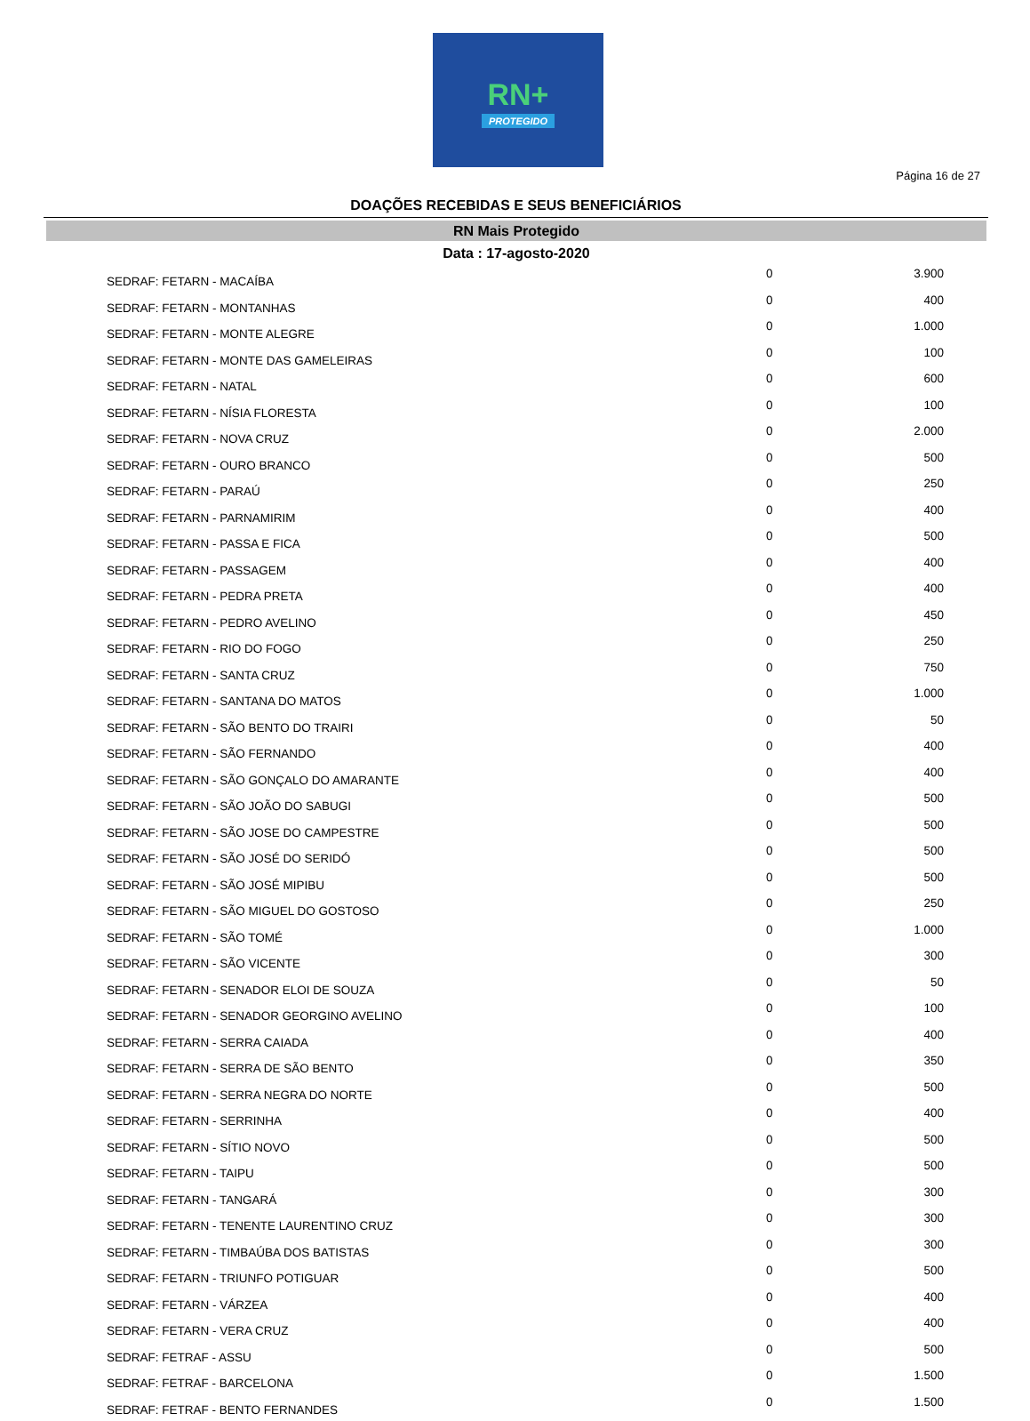RN+
PROTEGIDO
Página 16 de 27
DOAÇÕES RECEBIDAS E SEUS BENEFICIÁRIOS
RN Mais Protegido
Data : 17-agosto-2020
| SEDRAF: FETARN - MACAÍBA | 0 | 3.900 |
| SEDRAF: FETARN - MONTANHAS | 0 | 400 |
| SEDRAF: FETARN - MONTE ALEGRE | 0 | 1.000 |
| SEDRAF: FETARN - MONTE DAS GAMELEIRAS | 0 | 100 |
| SEDRAF: FETARN - NATAL | 0 | 600 |
| SEDRAF: FETARN - NÍSIA FLORESTA | 0 | 100 |
| SEDRAF: FETARN - NOVA CRUZ | 0 | 2.000 |
| SEDRAF: FETARN - OURO BRANCO | 0 | 500 |
| SEDRAF: FETARN - PARAÚ | 0 | 250 |
| SEDRAF: FETARN - PARNAMIRIM | 0 | 400 |
| SEDRAF: FETARN - PASSA E FICA | 0 | 500 |
| SEDRAF: FETARN - PASSAGEM | 0 | 400 |
| SEDRAF: FETARN - PEDRA PRETA | 0 | 400 |
| SEDRAF: FETARN - PEDRO AVELINO | 0 | 450 |
| SEDRAF: FETARN - RIO DO FOGO | 0 | 250 |
| SEDRAF: FETARN - SANTA CRUZ | 0 | 750 |
| SEDRAF: FETARN - SANTANA DO MATOS | 0 | 1.000 |
| SEDRAF: FETARN - SÃO BENTO DO TRAIRI | 0 | 50 |
| SEDRAF: FETARN - SÃO FERNANDO | 0 | 400 |
| SEDRAF: FETARN - SÃO GONÇALO DO AMARANTE | 0 | 400 |
| SEDRAF: FETARN - SÃO JOÃO DO SABUGI | 0 | 500 |
| SEDRAF: FETARN - SÃO JOSE DO CAMPESTRE | 0 | 500 |
| SEDRAF: FETARN - SÃO JOSÉ DO SERIDÓ | 0 | 500 |
| SEDRAF: FETARN - SÃO JOSÉ MIPIBU | 0 | 500 |
| SEDRAF: FETARN - SÃO MIGUEL DO GOSTOSO | 0 | 250 |
| SEDRAF: FETARN - SÃO TOMÉ | 0 | 1.000 |
| SEDRAF: FETARN - SÃO VICENTE | 0 | 300 |
| SEDRAF: FETARN - SENADOR ELOI DE SOUZA | 0 | 50 |
| SEDRAF: FETARN - SENADOR GEORGINO AVELINO | 0 | 100 |
| SEDRAF: FETARN - SERRA CAIADA | 0 | 400 |
| SEDRAF: FETARN - SERRA DE SÃO BENTO | 0 | 350 |
| SEDRAF: FETARN - SERRA NEGRA DO NORTE | 0 | 500 |
| SEDRAF: FETARN - SERRINHA | 0 | 400 |
| SEDRAF: FETARN - SÍTIO NOVO | 0 | 500 |
| SEDRAF: FETARN - TAIPU | 0 | 500 |
| SEDRAF: FETARN - TANGARÁ | 0 | 300 |
| SEDRAF: FETARN - TENENTE LAURENTINO CRUZ | 0 | 300 |
| SEDRAF: FETARN - TIMBAÚBA DOS BATISTAS | 0 | 300 |
| SEDRAF: FETARN - TRIUNFO POTIGUAR | 0 | 500 |
| SEDRAF: FETARN - VÁRZEA | 0 | 400 |
| SEDRAF: FETARN - VERA CRUZ | 0 | 400 |
| SEDRAF: FETRAF - ASSU | 0 | 500 |
| SEDRAF: FETRAF - BARCELONA | 0 | 1.500 |
| SEDRAF: FETRAF - BENTO FERNANDES | 0 | 1.500 |